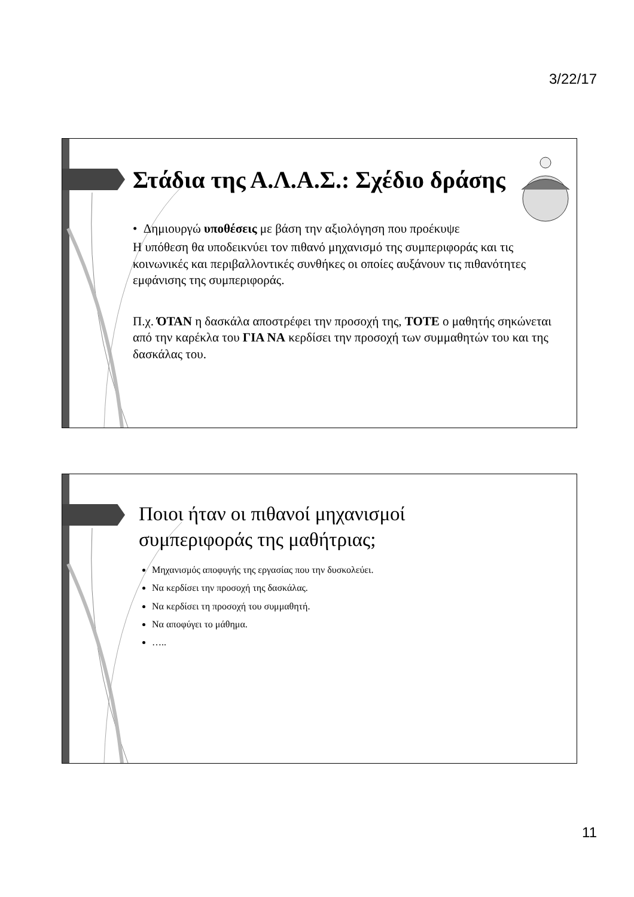3/22/17
Στάδια της Α.Λ.Α.Σ.: Σχέδιο δράσης
• Δημιουργώ υποθέσεις με βάση την αξιολόγηση που προέκυψε
Η υπόθεση θα υποδεικνύει τον πιθανό μηχανισμό της συμπεριφοράς και τις κοινωνικές και περιβαλλοντικές συνθήκες οι οποίες αυξάνουν τις πιθανότητες εμφάνισης της συμπεριφοράς.
Π.χ. ΌΤΑΝ η δασκάλα αποστρέφει την προσοχή της, ΤΟΤΕ ο μαθητής σηκώνεται από την καρέκλα του ΓΙΑ ΝΑ κερδίσει την προσοχή των συμμαθητών του και της δασκάλας του.
Ποιοι ήταν οι πιθανοί μηχανισμοί
συμπεριφοράς της μαθήτριας;
Μηχανισμός αποφυγής της εργασίας που την δυσκολεύει.
Να κερδίσει την προσοχή της δασκάλας.
Να κερδίσει τη προσοχή του συμμαθητή.
Να αποφύγει το μάθημα.
…..
11